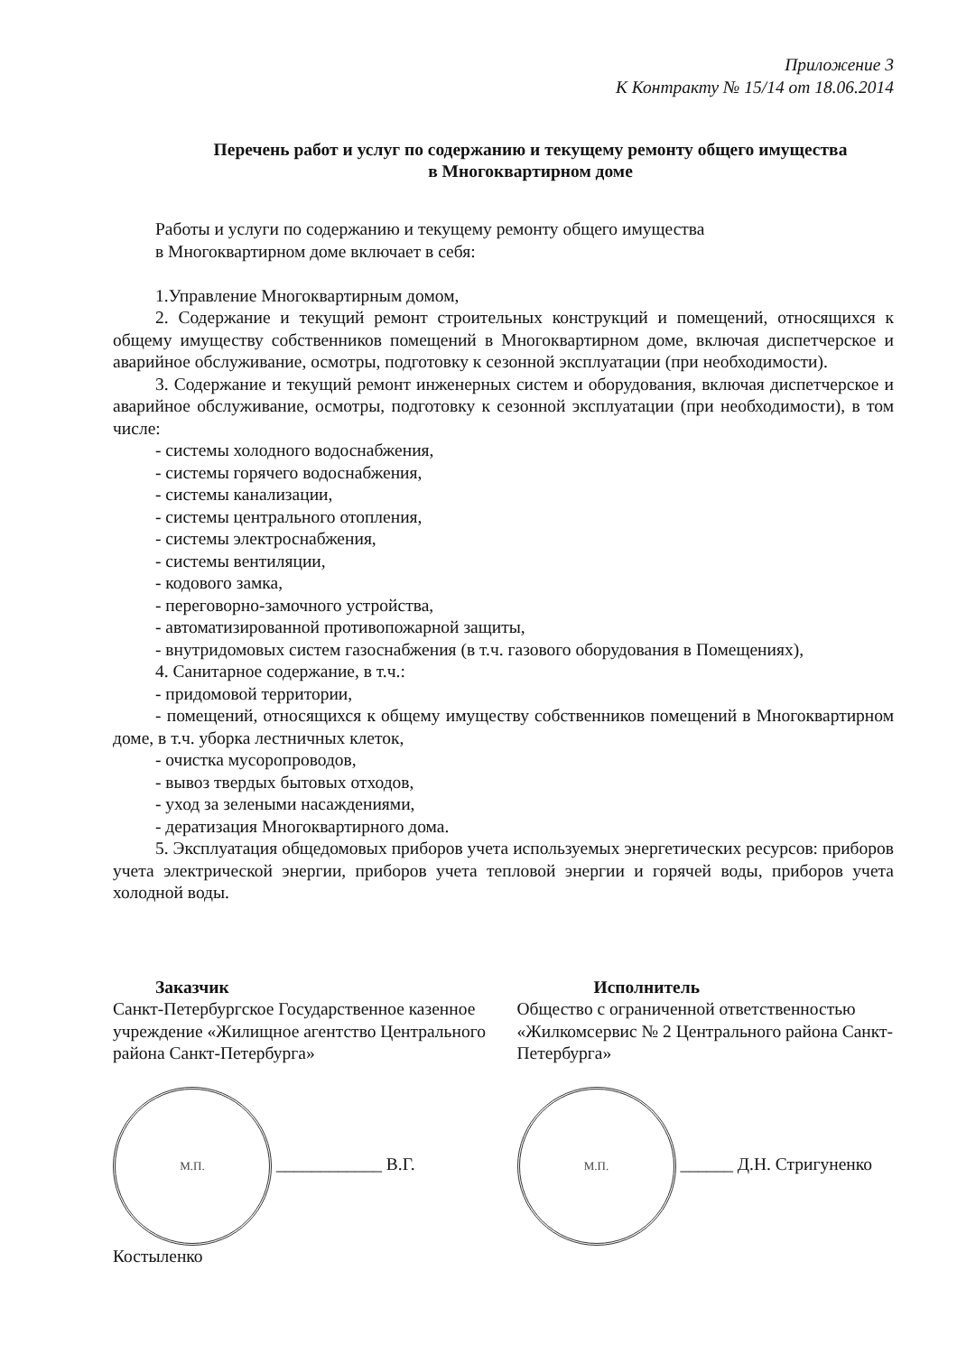Приложение 3
К Контракту № 15/14 от 18.06.2014
Перечень работ и услуг по содержанию и текущему ремонту общего имущества
в Многоквартирном доме
Работы и услуги по содержанию и текущему ремонту общего имущества
в Многоквартирном доме включает в себя:
1.Управление Многоквартирным домом,
2. Содержание и текущий ремонт строительных конструкций и помещений, относящихся к общему имуществу собственников помещений в Многоквартирном доме, включая диспетчерское и аварийное обслуживание, осмотры, подготовку к сезонной эксплуатации (при необходимости).
3. Содержание и текущий ремонт инженерных систем и оборудования, включая диспетчерское и аварийное обслуживание, осмотры, подготовку к сезонной эксплуатации (при необходимости), в том числе:
- системы холодного водоснабжения,
- системы горячего водоснабжения,
- системы канализации,
- системы центрального отопления,
- системы электроснабжения,
- системы вентиляции,
- кодового замка,
- переговорно-замочного устройства,
- автоматизированной противопожарной защиты,
- внутридомовых систем газоснабжения (в т.ч. газового оборудования в Помещениях),
4. Санитарное содержание, в т.ч.:
- придомовой территории,
- помещений, относящихся к общему имуществу собственников помещений в Многоквартирном доме, в т.ч. уборка лестничных клеток,
- очистка мусоропроводов,
- вывоз твердых бытовых отходов,
- уход за зелеными насаждениями,
- дератизация Многоквартирного дома.
5. Эксплуатация общедомовых приборов учета используемых энергетических ресурсов: приборов учета электрической энергии, приборов учета тепловой энергии и горячей воды, приборов учета холодной воды.
Заказчик
Санкт-Петербургское Государственное казенное учреждение «Жилищное агентство Центрального района Санкт-Петербурга»
М.П. ____________ В.Г. Костыленко
Исполнитель
Общество с ограниченной ответственностью «Жилкомсервис № 2 Центрального района Санкт-Петербурга»
М.П. ______ Д.Н. Стригуненко